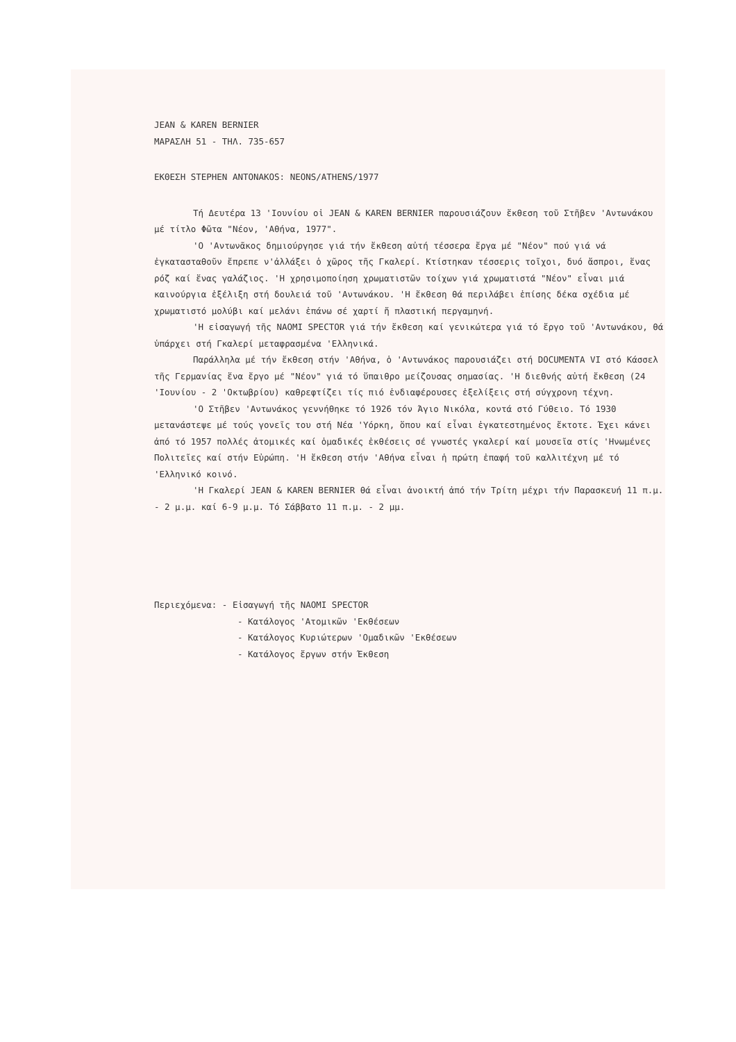JEAN & KAREN BERNIER
ΜΑΡΑΣΛΗ 51 - ΤΗΛ. 735-657
ΕΚΘΕΣΗ STEPHEN ANTONAKOS: NEONS/ATHENS/1977
Τή Δευτέρα 13 'Ιουνίου οἱ JEAN & KAREN BERNIER παρουσιάζουν ἔκθεση τοῦ Στῆβεν 'Αντωνάκου μέ τίτλο Φῶτα "Νέον, 'Αθήνα, 1977".
'Ο 'Αντωνᾶκος δημιούργησε γιά τήν ἔκθεση αὐτή τέσσερα ἔργα μέ "Νέον" πού γιά νά ἐγκατασταθοῦν ἔπρεπε ν'ἀλλάξει ὁ χῶρος τῆς Γκαλερί. Κτίστηκαν τέσσερις τοῖχοι, δυό ἄσπροι, ἕνας ρόζ καί ἕνας γαλάζιος. 'Η χρησιμοποίηση χρωματιστῶν τοίχων γιά χρωματιστά "Νέον" εἶναι μιά καινούργια ἐξέλιξη στή δουλειά τοῦ 'Αντωνάκου. 'Η ἔκθεση θά περιλάβει ἐπίσης δέκα σχέδια μέ χρωματιστό μολύβι καί μελάνι ἐπάνω σέ χαρτί ἤ πλαστική περγαμηνή.
'Η εἰσαγωγή τῆς NAOMI SPECTOR γιά τήν ἔκθεση καί γενικώτερα γιά τό ἔργο τοῦ 'Αντωνάκου, θά ὑπάρχει στή Γκαλερί μεταφρασμένα 'Ελληνικά.
Παράλληλα μέ τήν ἔκθεση στήν 'Αθήνα, ὁ 'Αντωνάκος παρουσιάζει στή DOCUMENTA VI στό Κάσσελ τῆς Γερμανίας ἕνα ἔργο μέ "Νέον" γιά τό ὕπαιθρο μείζουσας σημασίας. 'Η διεθνής αὐτή ἔκθεση (24 'Ιουνίου - 2 'Οκτωβρίου) καθρεφτίζει τίς πιό ἐνδιαφέρουσες ἐξελίξεις στή σύγχρονη τέχνη.
'Ο Στῆβεν 'Αντωνάκος γεννήθηκε τό 1926 τόν Άγιο Νικόλα, κοντά στό Γύθειο. Τό 1930 μετανάστεψε μέ τούς γονεῖς του στή Νέα 'Υόρκη, ὅπου καί εἶναι ἐγκατεστημένος ἔκτοτε. Έχει κάνει ἀπό τό 1957 πολλές ἀτομικές καί ὁμαδικές ἐκθέσεις σέ γνωστές γκαλερί καί μουσεῖα στίς 'Ηνωμένες Πολιτεῖες καί στήν Εὐρώπη. 'Η ἔκθεση στήν 'Αθήνα εἶναι ἡ πρώτη ἐπαφή τοῦ καλλιτέχνη μέ τό 'Ελληνικό κοινό.
'Η Γκαλερί JEAN & KAREN BERNIER θά εἶναι ἀνοικτή ἀπό τήν Τρίτη μέχρι τήν Παρασκευή 11 π.μ. - 2 μ.μ. καί 6-9 μ.μ. Τό Σάββατο 11 π.μ. - 2 μμ.
Περιεχόμενα: - Εἰσαγωγή τῆς NAOMI SPECTOR
- Κατάλογος 'Ατομικῶν 'Εκθέσεων
- Κατάλογος Κυριώτερων 'Ομαδικῶν 'Εκθέσεων
- Κατάλογος ἔργων στήν Έκθεση